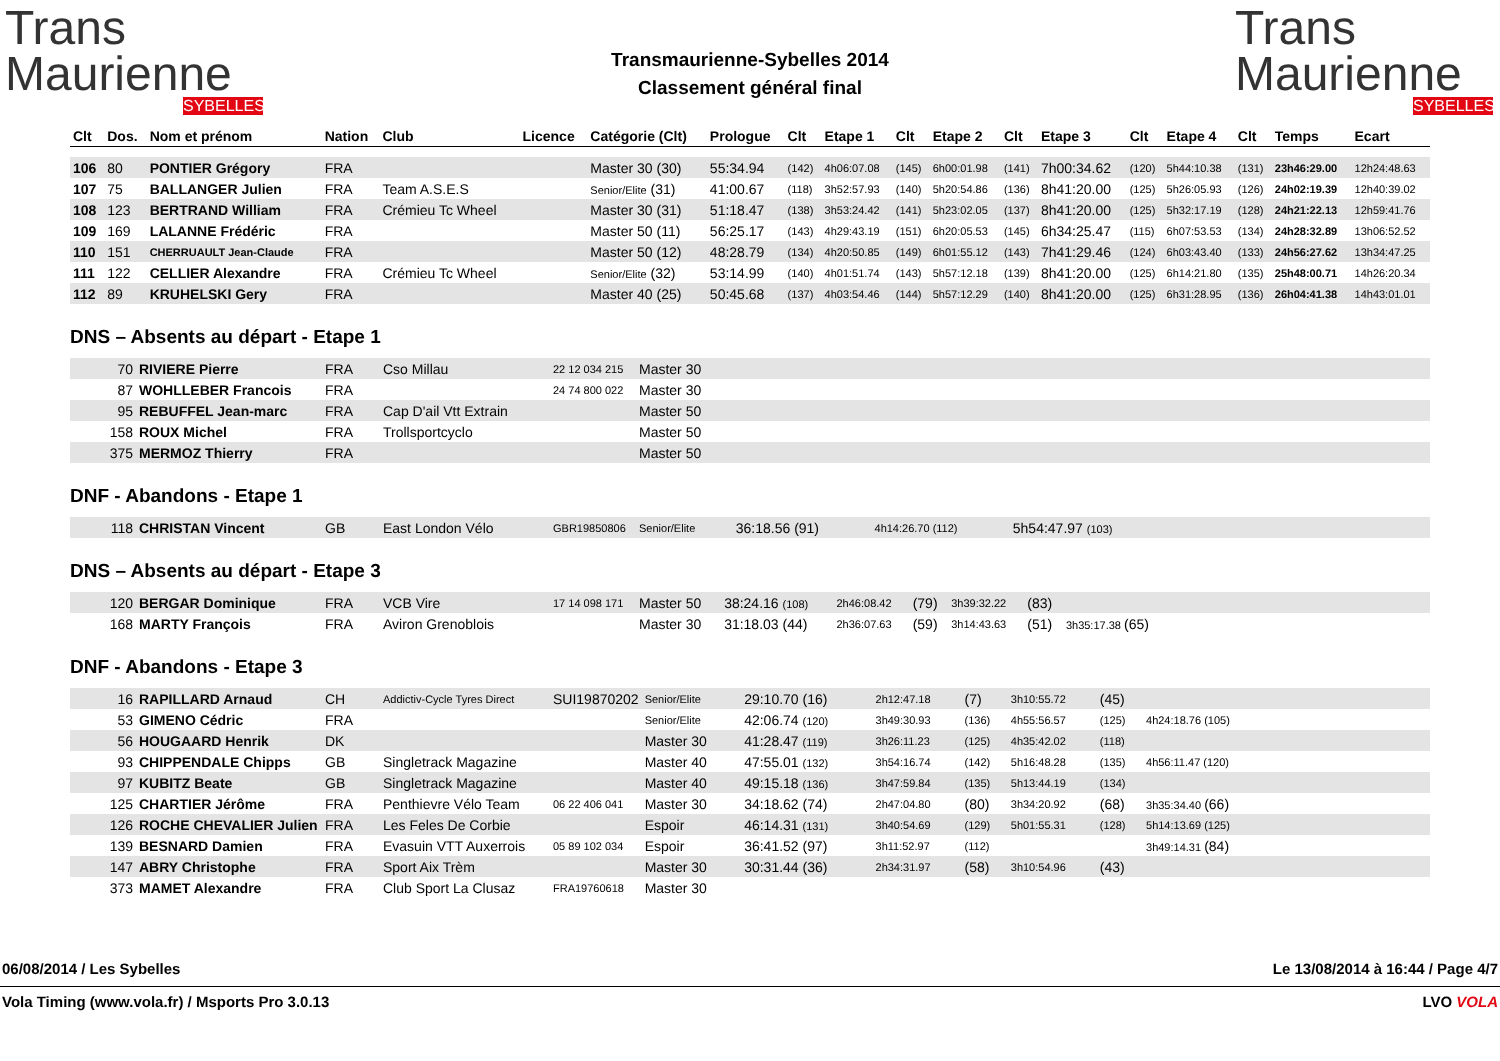Trans
Maurienne
SYBELLES
Transmaurienne-Sybelles 2014
Classement général final
Trans
Maurienne
SYBELLES
| Clt | Dos. | Nom et prénom | Nation | Club | Licence | Catégorie (Clt) | Prologue | Clt | Etape 1 | Clt | Etape 2 | Clt | Etape 3 | Clt | Etape 4 | Clt | Temps | Ecart |
| --- | --- | --- | --- | --- | --- | --- | --- | --- | --- | --- | --- | --- | --- | --- | --- | --- | --- | --- |
| 106 | 80 | PONTIER Grégory | FRA | | | Master 30 (30) | 55:34.94 | (142) | 4h06:07.08 | (145) | 6h00:01.98 | (141) | 7h00:34.62 | (120) | 5h44:10.38 | (131) | 23h46:29.00 | 12h24:48.63 |
| 107 | 75 | BALLANGER Julien | FRA | Team A.S.E.S | | Senior/Elite (31) | 41:00.67 | (118) | 3h52:57.93 | (140) | 5h20:54.86 | (136) | 8h41:20.00 | (125) | 5h26:05.93 | (126) | 24h02:19.39 | 12h40:39.02 |
| 108 | 123 | BERTRAND William | FRA | Crémieu Tc Wheel | | Master 30 (31) | 51:18.47 | (138) | 3h53:24.42 | (141) | 5h23:02.05 | (137) | 8h41:20.00 | (125) | 5h32:17.19 | (128) | 24h21:22.13 | 12h59:41.76 |
| 109 | 169 | LALANNE Frédéric | FRA | | | Master 50 (11) | 56:25.17 | (143) | 4h29:43.19 | (151) | 6h20:05.53 | (145) | 6h34:25.47 | (115) | 6h07:53.53 | (134) | 24h28:32.89 | 13h06:52.52 |
| 110 | 151 | CHERRUAULT Jean-Claude | FRA | | | Master 50 (12) | 48:28.79 | (134) | 4h20:50.85 | (149) | 6h01:55.12 | (143) | 7h41:29.46 | (124) | 6h03:43.40 | (133) | 24h56:27.62 | 13h34:47.25 |
| 111 | 122 | CELLIER Alexandre | FRA | Crémieu Tc Wheel | | Senior/Elite (32) | 53:14.99 | (140) | 4h01:51.74 | (143) | 5h57:12.18 | (139) | 8h41:20.00 | (125) | 6h14:21.80 | (135) | 25h48:00.71 | 14h26:20.34 |
| 112 | 89 | KRUHELSKI Gery | FRA | | | Master 40 (25) | 50:45.68 | (137) | 4h03:54.46 | (144) | 5h57:12.29 | (140) | 8h41:20.00 | (125) | 6h31:28.95 | (136) | 26h04:41.38 | 14h43:01.01 |
DNS – Absents au départ - Etape 1
| 70 | RIVIERE Pierre | FRA | Cso Millau | 22 12 034 215 | Master 30 |
| 87 | WOHLLEBER Francois | FRA | | 24 74 800 022 | Master 30 |
| 95 | REBUFFEL Jean-marc | FRA | Cap D'ail Vtt Extrain | | Master 50 |
| 158 | ROUX Michel | FRA | Trollsportcyclo | | Master 50 |
| 375 | MERMOZ Thierry | FRA | | | Master 50 |
DNF - Abandons - Etape 1
| 118 | CHRISTAN Vincent | GB | East London Vélo | GBR19850806 | Senior/Elite | 36:18.56 (91) | 4h14:26.70 (112) | 5h54:47.97 (103) | |
DNS – Absents au départ - Etape 3
| 120 | BERGAR Dominique | FRA | VCB Vire | 17 14 098 171 | Master 50 | 38:24.16 (108) | 2h46:08.42 | (79) | 3h39:32.22 | (83) | | |
| 168 | MARTY François | FRA | Aviron Grenoblois | | Master 30 | 31:18.03 (44) | 2h36:07.63 | (59) | 3h14:43.63 | (51) | 3h35:17.38 (65) | |
DNF - Abandons - Etape 3
| 16 | RAPILLARD Arnaud | CH | Addictiv-Cycle Tyres Direct | SUI19870202 | Senior/Elite | 29:10.70 (16) | 2h12:47.18 | (7) | 3h10:55.72 | (45) | | |
| 53 | GIMENO Cédric | FRA | | | Senior/Elite | 42:06.74 (120) | 3h49:30.93 | (136) | 4h55:56.57 | (125) | 4h24:18.76 (105) | |
| 56 | HOUGAARD Henrik | DK | | | Master 30 | 41:28.47 (119) | 3h26:11.23 | (125) | 4h35:42.02 | (118) | | |
| 93 | CHIPPENDALE Chipps | GB | Singletrack Magazine | | Master 40 | 47:55.01 (132) | 3h54:16.74 | (142) | 5h16:48.28 | (135) | 4h56:11.47 (120) | |
| 97 | KUBITZ Beate | GB | Singletrack Magazine | | Master 40 | 49:15.18 (136) | 3h47:59.84 | (135) | 5h13:44.19 | (134) | | |
| 125 | CHARTIER Jérôme | FRA | Penthievre Vélo Team | 06 22 406 041 | Master 30 | 34:18.62 (74) | 2h47:04.80 | (80) | 3h34:20.92 | (68) | 3h35:34.40 (66) | |
| 126 | ROCHE CHEVALIER Julien | FRA | Les Feles De Corbie | | Espoir | 46:14.31 (131) | 3h40:54.69 | (129) | 5h01:55.31 | (128) | 5h14:13.69 (125) | |
| 139 | BESNARD Damien | FRA | Evasuin VTT Auxerrois | 05 89 102 034 | Espoir | 36:41.52 (97) | 3h11:52.97 | (112) | | | 3h49:14.31 (84) | |
| 147 | ABRY Christophe | FRA | Sport Aix Trèm | | Master 30 | 30:31.44 (36) | 2h34:31.97 | (58) | 3h10:54.96 | (43) | | |
| 373 | MAMET Alexandre | FRA | Club Sport La Clusaz | FRA19760618 | Master 30 | | | | | | | |
06/08/2014 / Les Sybelles Le 13/08/2014 à 16:44 / Page 4/7
Vola Timing (www.vola.fr) / Msports Pro 3.0.13 LVO VOLA